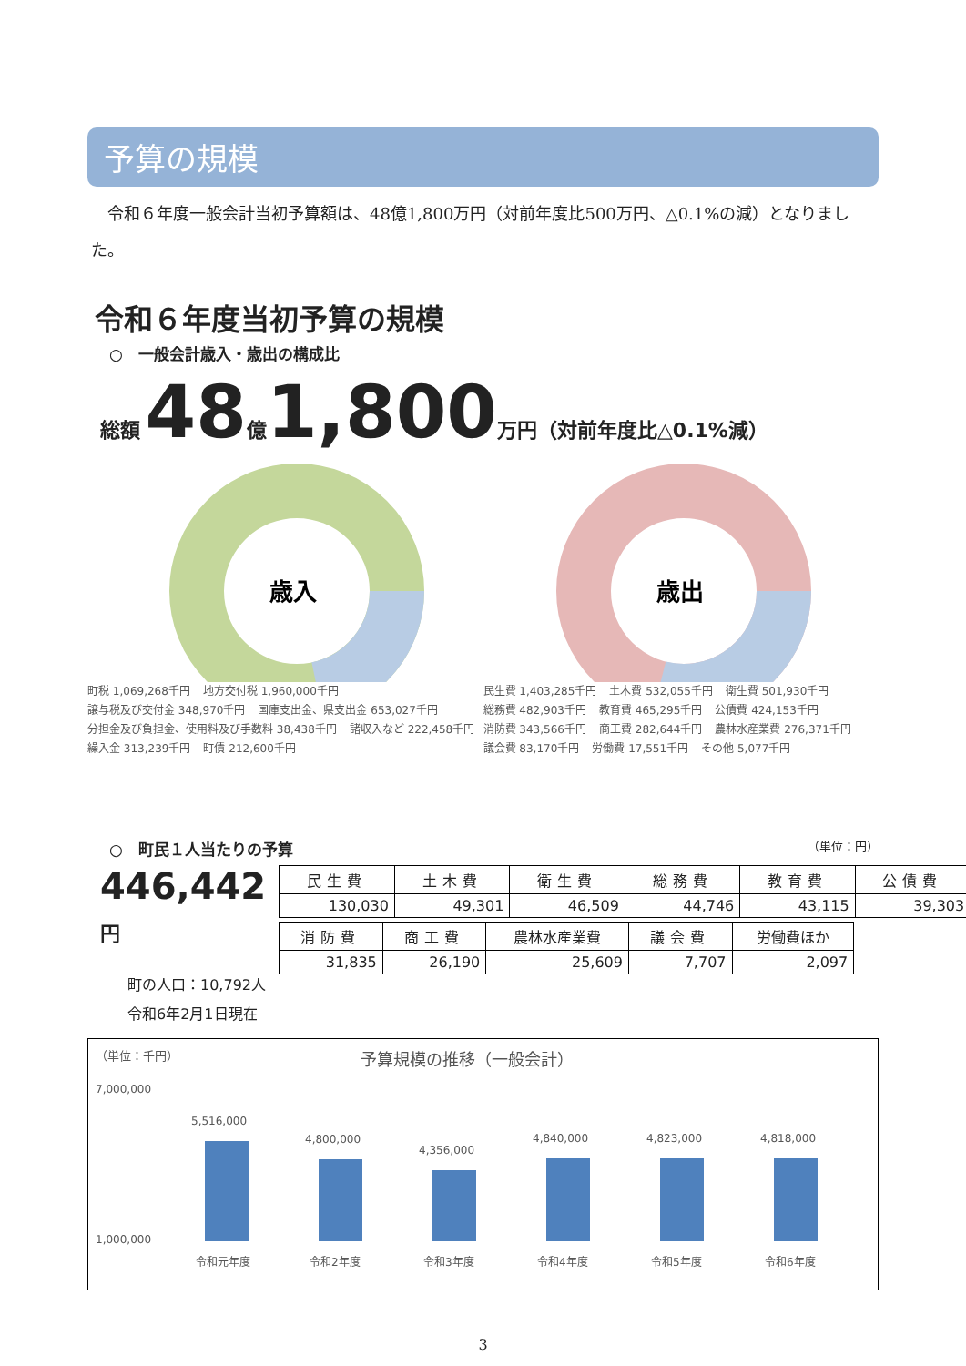予算の規模
令和６年度一般会計当初予算額は、48億1,800万円（対前年度比500万円、△0.1%の減）となりました。
令和６年度当初予算の規模
○　一般会計歳入・歳出の構成比
総額 48 億 1,800 万円（対前年度比△0.1%減）
歳入
町税 1,069,268千円 地方交付税 1,960,000千円 譲与税及び交付金 348,970千円 国庫支出金、県支出金 653,027千円 分担金及び負担金、使用料及び手数料 38,438千円 諸収入など 222,458千円 繰入金 313,239千円 町債 212,600千円
歳出
民生費 1,403,285千円 土木費 532,055千円 衛生費 501,930千円 総務費 482,903千円 教育費 465,295千円 公債費 424,153千円 消防費 343,566千円 商工費 282,644千円 農林水産業費 276,371千円 議会費 83,170千円 労働費 17,551千円 その他 5,077千円
○　町民１人当たりの予算 （単位：円）
446,442円
町の人口：10,792人
令和6年2月1日現在
| 民生費 | 土木費 | 衛生費 | 総務費 | 教育費 | 公債費 |
| --- | --- | --- | --- | --- | --- |
| 130,030 | 49,301 | 46,509 | 44,746 | 43,115 | 39,303 |
| 消防費 | 商工費 | 農林水産業費 | 議会費 | 労働費ほか |
| --- | --- | --- | --- | --- |
| 31,835 | 26,190 | 25,609 | 7,707 | 2,097 |
（単位：千円） 予算規模の推移（一般会計）
7,000,000
1,000,000
5,516,000
令和元年度
4,800,000
令和2年度
4,356,000
令和3年度
4,840,000
令和4年度
4,823,000
令和5年度
4,818,000
令和6年度
3